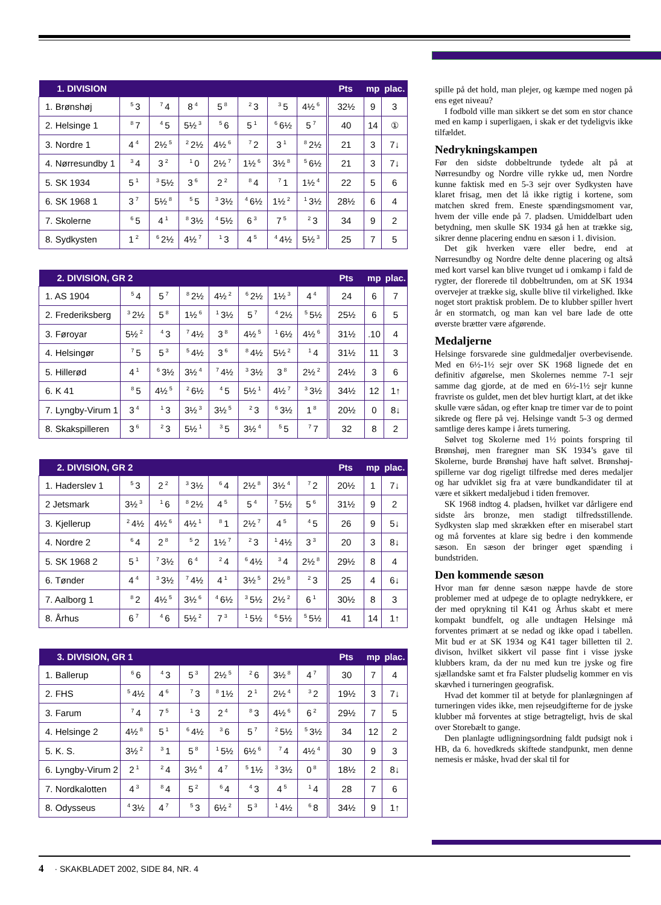| 1. DIVISION | | | | | | | | Pts | mp | plac. |
| --- | --- | --- | --- | --- | --- | --- | --- | --- | --- | --- |
| 1. Brønshøj | <sup>5</sup> 3 | <sup>7</sup> 4 | 8<sup>4</sup> | 5<sup>8</sup> | <sup>2</sup> 3 | <sup>3</sup> 5 | 4½<sup>6</sup> | 32½ | 9 | 3 |
| 2. Helsinge 1 | <sup>8</sup> 7 | <sup>4</sup> 5 | 5½<sup>3</sup> | <sup>5</sup> 6 | 5<sup>1</sup> | <sup>6</sup> 6½ | 5<sup>7</sup> | 40 | 14 | ① |
| 3. Nordre 1 | 4<sup>4</sup> | 2½<sup>5</sup> | <sup>2</sup> 2½ | 4½<sup>6</sup> | <sup>7</sup> 2 | 3<sup>1</sup> | <sup>8</sup> 2½ | 21 | 3 | 7↓ |
| 4. Nørresundby 1 | <sup>3</sup> 4 | 3<sup>2</sup> | <sup>1</sup> 0 | 2½<sup>7</sup> | 1½<sup>6</sup> | 3½<sup>8</sup> | <sup>5</sup> 6½ | 21 | 3 | 7↓ |
| 5. SK 1934 | 5<sup>1</sup> | <sup>3</sup> 5½ | 3<sup>6</sup> | 2<sup>2</sup> | <sup>8</sup> 4 | <sup>7</sup> 1 | 1½<sup>4</sup> | 22 | 5 | 6 |
| 6. SK 1968 1 | 3<sup>7</sup> | 5½<sup>8</sup> | <sup>5</sup> 5 | <sup>3</sup> 3½ | <sup>4</sup> 6½ | 1½<sup>2</sup> | <sup>1</sup> 3½ | 28½ | 6 | 4 |
| 7. Skolerne | <sup>6</sup> 5 | 4<sup>1</sup> | <sup>8</sup> 3½ | <sup>4</sup> 5½ | 6<sup>3</sup> | 7<sup>5</sup> | <sup>2</sup> 3 | 34 | 9 | 2 |
| 8. Sydkysten | 1<sup>2</sup> | <sup>6</sup> 2½ | 4½<sup>7</sup> | <sup>1</sup> 3 | 4<sup>5</sup> | <sup>4</sup> 4½ | 5½<sup>3</sup> | 25 | 7 | 5 |
| 2. DIVISION, GR 2 | | | | | | | | Pts | mp | plac. |
| --- | --- | --- | --- | --- | --- | --- | --- | --- | --- | --- |
| 1. AS 1904 | <sup>5</sup> 4 | 5<sup>7</sup> | <sup>8</sup> 2½ | 4½<sup>2</sup> | <sup>6</sup> 2½ | 1½<sup>3</sup> | 4<sup>4</sup> | 24 | 6 | 7 |
| 2. Frederiksberg | <sup>3</sup> 2½ | 5<sup>8</sup> | 1½<sup>6</sup> | <sup>1</sup> 3½ | 5<sup>7</sup> | <sup>4</sup> 2½ | <sup>5</sup> 5½ | 25½ | 6 | 5 |
| 3. Føroyar | 5½<sup>2</sup> | <sup>4</sup> 3 | <sup>7</sup> 4½ | 3<sup>8</sup> | 4½<sup>5</sup> | <sup>1</sup> 6½ | 4½<sup>6</sup> | 31½ | .10 | 4 |
| 4. Helsingør | <sup>7</sup> 5 | 5<sup>3</sup> | <sup>5</sup> 4½ | 3<sup>6</sup> | <sup>8</sup> 4½ | 5½<sup>2</sup> | <sup>1</sup> 4 | 31½ | 11 | 3 |
| 5. Hillerød | 4<sup>1</sup> | <sup>6</sup> 3½ | 3½<sup>4</sup> | <sup>7</sup> 4½ | <sup>3</sup> 3½ | 3<sup>8</sup> | 2½<sup>2</sup> | 24½ | 3 | 6 |
| 6. K 41 | <sup>8</sup> 5 | 4½<sup>5</sup> | <sup>2</sup> 6½ | <sup>4</sup> 5 | 5½<sup>1</sup> | 4½<sup>7</sup> | <sup>3</sup> 3½ | 34½ | 12 | 1↑ |
| 7. Lyngby-Virum 1 | 3<sup>4</sup> | <sup>1</sup> 3 | 3½<sup>3</sup> | 3½<sup>5</sup> | <sup>2</sup> 3 | <sup>6</sup> 3½ | 1<sup>8</sup> | 20½ | 0 | 8↓ |
| 8. Skakspilleren | 3<sup>6</sup> | <sup>2</sup> 3 | 5½<sup>1</sup> | <sup>3</sup> 5 | 3½<sup>4</sup> | <sup>5</sup> 5 | <sup>7</sup> 7 | 32 | 8 | 2 |
| 2. DIVISION, GR 2 | | | | | | | | Pts | mp | plac. |
| --- | --- | --- | --- | --- | --- | --- | --- | --- | --- | --- |
| 1. Haderslev 1 | <sup>5</sup> 3 | 2<sup>2</sup> | <sup>3</sup> 3½ | <sup>6</sup> 4 | 2½<sup>8</sup> | 3½<sup>4</sup> | <sup>7</sup> 2 | 20½ | 1 | 7↓ |
| 2 Jetsmark | 3½<sup>3</sup> | <sup>1</sup> 6 | <sup>8</sup> 2½ | 4<sup>5</sup> | 5<sup>4</sup> | <sup>7</sup> 5½ | 5<sup>6</sup> | 31½ | 9 | 2 |
| 3. Kjellerup | <sup>2</sup> 4½ | 4½<sup>6</sup> | 4½<sup>1</sup> | <sup>8</sup> 1 | 2½<sup>7</sup> | 4<sup>5</sup> | <sup>4</sup> 5 | 26 | 9 | 5↓ |
| 4. Nordre 2 | <sup>6</sup> 4 | 2<sup>8</sup> | <sup>5</sup> 2 | 1½<sup>7</sup> | <sup>2</sup> 3 | <sup>1</sup> 4½ | 3<sup>3</sup> | 20 | 3 | 8↓ |
| 5. SK 1968 2 | 5<sup>1</sup> | <sup>7</sup> 3½ | 6<sup>4</sup> | <sup>2</sup> 4 | <sup>6</sup> 4½ | <sup>3</sup> 4 | 2½<sup>8</sup> | 29½ | 8 | 4 |
| 6. Tønder | 4<sup>4</sup> | <sup>3</sup> 3½ | <sup>7</sup> 4½ | 4<sup>1</sup> | 3½<sup>5</sup> | 2½<sup>8</sup> | <sup>2</sup> 3 | 25 | 4 | 6↓ |
| 7. Aalborg 1 | <sup>8</sup> 2 | 4½<sup>5</sup> | 3½<sup>6</sup> | <sup>4</sup> 6½ | <sup>3</sup> 5½ | 2½<sup>2</sup> | 6<sup>1</sup> | 30½ | 8 | 3 |
| 8. Århus | 6<sup>7</sup> | <sup>4</sup> 6 | 5½<sup>2</sup> | 7<sup>3</sup> | <sup>1</sup> 5½ | <sup>6</sup> 5½ | <sup>5</sup> 5½ | 41 | 14 | 1↑ |
| 3. DIVISION, GR 1 | | | | | | | | Pts | mp | plac. |
| --- | --- | --- | --- | --- | --- | --- | --- | --- | --- | --- |
| 1. Ballerup | <sup>6</sup> 6 | <sup>4</sup> 3 | 5<sup>3</sup> | 2½<sup>5</sup> | <sup>2</sup> 6 | 3½<sup>8</sup> | 4<sup>7</sup> | 30 | 7 | 4 |
| 2. FHS | <sup>5</sup> 4½ | 4<sup>6</sup> | <sup>7</sup> 3 | <sup>8</sup> 1½ | 2<sup>1</sup> | 2½<sup>4</sup> | <sup>3</sup> 2 | 19½ | 3 | 7↓ |
| 3. Farum | <sup>7</sup> 4 | 7<sup>5</sup> | <sup>1</sup> 3 | 2<sup>4</sup> | <sup>8</sup> 3 | 4½<sup>6</sup> | 6<sup>2</sup> | 29½ | 7 | 5 |
| 4. Helsinge 2 | 4½<sup>8</sup> | 5<sup>1</sup> | <sup>6</sup> 4½ | <sup>3</sup> 6 | 5<sup>7</sup> | <sup>2</sup> 5½ | <sup>5</sup> 3½ | 34 | 12 | 2 |
| 5. K. S. | 3½<sup>2</sup> | <sup>3</sup> 1 | 5<sup>8</sup> | <sup>1</sup> 5½ | 6½<sup>6</sup> | <sup>7</sup> 4 | 4½<sup>4</sup> | 30 | 9 | 3 |
| 6. Lyngby-Virum 2 | 2<sup>1</sup> | <sup>2</sup> 4 | 3½<sup>4</sup> | 4<sup>7</sup> | <sup>5</sup> 1½ | <sup>3</sup> 3½ | 0<sup>8</sup> | 18½ | 2 | 8↓ |
| 7. Nordkalotten | 4<sup>3</sup> | <sup>8</sup> 4 | 5<sup>2</sup> | <sup>6</sup> 4 | <sup>4</sup> 3 | 4<sup>5</sup> | <sup>1</sup> 4 | 28 | 7 | 6 |
| 8. Odysseus | <sup>4</sup> 3½ | 4<sup>7</sup> | <sup>5</sup> 3 | 6½<sup>2</sup> | 5<sup>3</sup> | <sup>1</sup> 4½ | <sup>6</sup> 8 | 34½ | 9 | 1↑ |
spille på det hold, man plejer, og kæmpe med nogen på ens eget niveau?
I fodbold ville man sikkert se det som en stor chance med en kamp i superligaen, i skak er det tydeligvis ikke tilfældet.
Nedrykningskampen
Før den sidste dobbeltrunde tydede alt på at Nørresundby og Nordre ville rykke ud, men Nordre kunne faktisk med en 5-3 sejr over Sydkysten have klaret frisag, men det lå ikke rigtig i kortene, som matchen skred frem. Eneste spændingsmoment var, hvem der ville ende på 7. pladsen. Umiddelbart uden betydning, men skulle SK 1934 gå hen at trække sig, sikrer denne placering endnu en sæson i 1. division.
Det gik hverken være eller bedre, end at Nørresundby og Nordre delte denne placering og altså med kort varsel kan blive tvunget ud i omkamp i fald de rygter, der florerede til dobbeltrunden, om at SK 1934 overvejer at trække sig, skulle blive til virkelighed. Ikke noget stort praktisk problem. De to klubber spiller hvert år en stormatch, og man kan vel bare lade de otte øverste brætter være afgørende.
Medaljerne
Helsinge forsvarede sine guldmedaljer overbevisende. Med en 6½-1½ sejr over SK 1968 lignede det en definitiv afgørelse, men Skolernes nemme 7-1 sejr samme dag gjorde, at de med en 6½-1½ sejr kunne fravriste os guldet, men det blev hurtigt klart, at det ikke skulle være sådan, og efter knap tre timer var de to point sikrede og flere på vej. Helsinge vandt 5-3 og dermed samtlige deres kampe i årets turnering.
Sølvet tog Skolerne med 1½ points forspring til Brønshøj, men fraregner man SK 1934’s gave til Skolerne, burde Brønshøj have haft sølvet. Brønshøj-spillerne var dog rigeligt tilfredse med deres medaljer og har udviklet sig fra at være bundkandidater til at være et sikkert medaljebud i tiden fremover.
SK 1968 indtog 4. pladsen, hvilket var dårligere end sidste års bronze, men stadigt tilfredsstillende. Sydkysten slap med skrækken efter en miserabel start og må forventes at klare sig bedre i den kommende sæson. En sæson der bringer øget spænding i bundstriden.
Den kommende sæson
Hvor man før denne sæson næppe havde de store problemer med at udpege de to oplagte nedrykkere, er der med oprykning til K41 og Århus skabt et mere kompakt bundfelt, og alle undtagen Helsinge må forventes primært at se nedad og ikke opad i tabellen. Mit bud er at SK 1934 og K41 tager billetten til 2. divison, hvilket sikkert vil passe fint i visse jyske klubbers kram, da der nu med kun tre jyske og fire sjællandske samt et fra Falster pludselig kommer en vis skævhed i turneringen geografisk.
Hvad det kommer til at betyde for planlægningen af turneringen vides ikke, men rejseudgifterne for de jyske klubber må forventes at stige betragteligt, hvis de skal over Storebælt to gange.
Den planlagte udligningsordning faldt pudsigt nok i HB, da 6. hovedkreds skiftede standpunkt, men denne nemesis er måske, hvad der skal til for
4 · SKAKBLADET 2002, SIDE 84, NR. 4